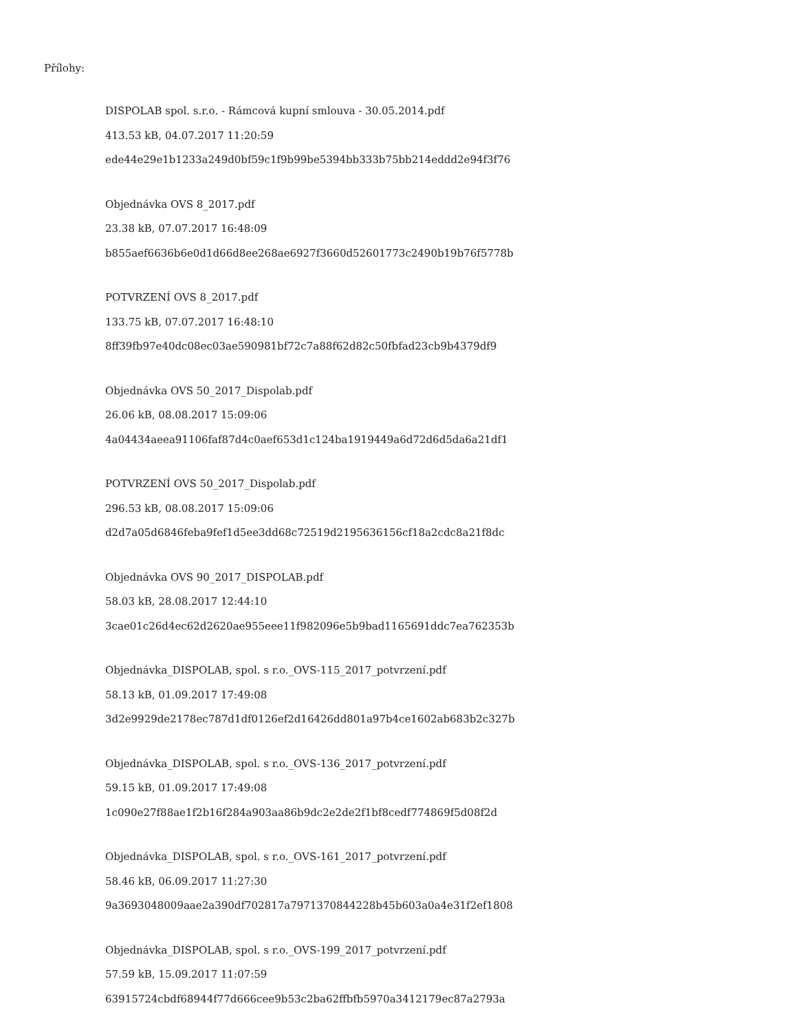Přílohy:
DISPOLAB spol. s.r.o. - Rámcová kupní smlouva - 30.05.2014.pdf
413.53 kB, 04.07.2017 11:20:59
ede44e29e1b1233a249d0bf59c1f9b99be5394bb333b75bb214eddd2e94f3f76
Objednávka OVS 8_2017.pdf
23.38 kB, 07.07.2017 16:48:09
b855aef6636b6e0d1d66d8ee268ae6927f3660d52601773c2490b19b76f5778b
POTVRZENÍ OVS 8_2017.pdf
133.75 kB, 07.07.2017 16:48:10
8ff39fb97e40dc08ec03ae590981bf72c7a88f62d82c50fbfad23cb9b4379df9
Objednávka OVS 50_2017_Dispolab.pdf
26.06 kB, 08.08.2017 15:09:06
4a04434aeea91106faf87d4c0aef653d1c124ba1919449a6d72d6d5da6a21df1
POTVRZENÍ OVS 50_2017_Dispolab.pdf
296.53 kB, 08.08.2017 15:09:06
d2d7a05d6846feba9fef1d5ee3dd68c72519d2195636156cf18a2cdc8a21f8dc
Objednávka OVS 90_2017_DISPOLAB.pdf
58.03 kB, 28.08.2017 12:44:10
3cae01c26d4ec62d2620ae955eee11f982096e5b9bad1165691ddc7ea762353b
Objednávka_DISPOLAB, spol. s r.o._OVS-115_2017_potvrzení.pdf
58.13 kB, 01.09.2017 17:49:08
3d2e9929de2178ec787d1df0126ef2d16426dd801a97b4ce1602ab683b2c327b
Objednávka_DISPOLAB, spol. s r.o._OVS-136_2017_potvrzení.pdf
59.15 kB, 01.09.2017 17:49:08
1c090e27f88ae1f2b16f284a903aa86b9dc2e2de2f1bf8cedf774869f5d08f2d
Objednávka_DISPOLAB, spol. s r.o._OVS-161_2017_potvrzení.pdf
58.46 kB, 06.09.2017 11:27:30
9a3693048009aae2a390df702817a7971370844228b45b603a0a4e31f2ef1808
Objednávka_DISPOLAB, spol. s r.o._OVS-199_2017_potvrzení.pdf
57.59 kB, 15.09.2017 11:07:59
63915724cbdf68944f77d666cee9b53c2ba62ffbfb5970a3412179ec87a2793a